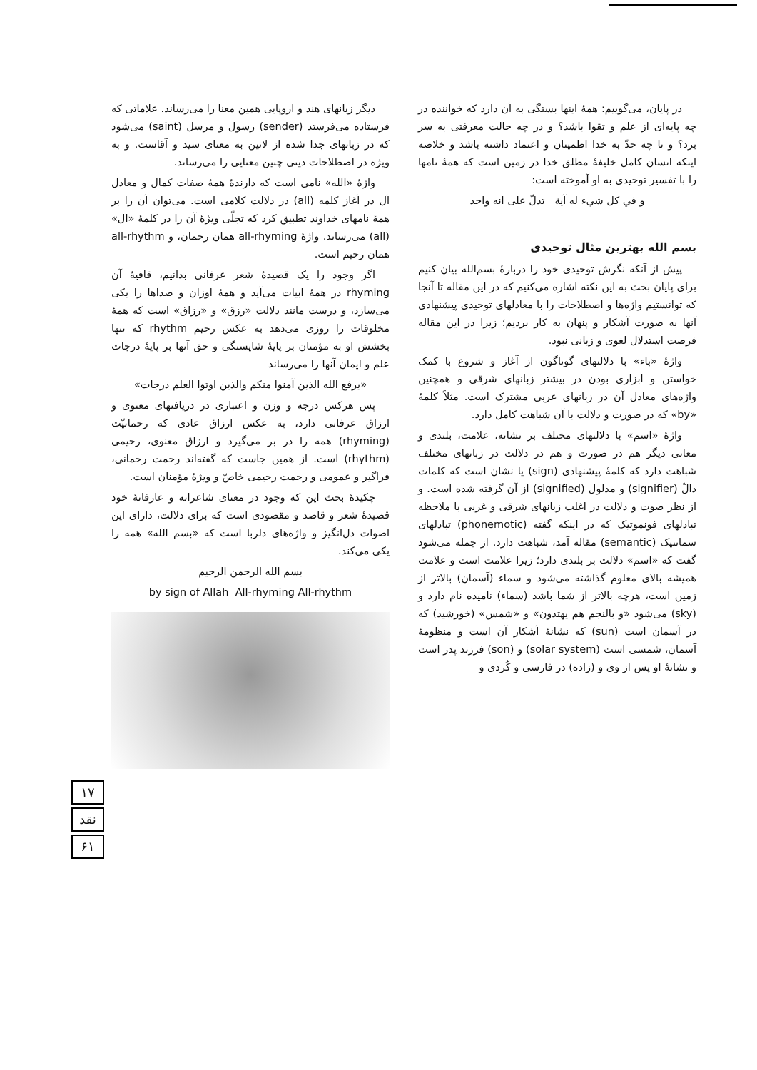در پایان، می‌گوییم: همهٔ اینها بستگی به آن دارد که خواننده در چه پایه‌ای از علم و تقوا باشد؟ و در چه حالت معرفتی به سر برد؟ و تا چه حدّ به خدا اطمینان و اعتماد داشته باشد و خلاصه اینکه انسان کامل خلیفهٔ مطلق خدا در زمین است که همهٔ نامها را با تفسیر توحیدی به او آموخته است:
و في كل شيء له آية تدلّ على انه واحد
بسم الله بهترین مثال توحیدی
پیش از آنکه نگرش توحیدی خود را دربارهٔ بسم‌الله بیان کنیم برای پایان بحث به این نکته اشاره می‌کنیم که در این مقاله تا آنجا که توانستیم واژه‌ها و اصطلاحات را با معادلهای توحیدی پیشنهادی آنها به صورت آشکار و پنهان به کار بردیم؛ زیرا در این مقاله فرصت استدلال لغوی و زبانی نبود.
واژهٔ «باء» با دلالتهای گوناگون از آغاز و شروع با کمک خواستن و ابزاری بودن در بیشتر زبانهای شرقی و همچنین واژه‌های معادل آن در زبانهای عربی مشترک است. مثلاً کلمهٔ «by» که در صورت و دلالت با آن شباهت کامل دارد.
واژهٔ «اسم» با دلالتهای مختلف بر نشانه، علامت، بلندی و معانی دیگر هم در صورت و هم در دلالت در زبانهای مختلف شباهت دارد که کلمهٔ پیشنهادی (sign) یا نشان است که کلمات دالّ (signifier) و مدلول (signified) از آن گرفته شده است. و از نظر صوت و دلالت در اغلب زبانهای شرقی و غربی با ملاحظه تبادلهای فونموتیک که در اینکه گفته (phonemotic) تبادلهای سمانتیک (semantic) مقاله آمد، شباهت دارد. از جمله می‌شود گفت که «اسم» دلالت بر بلندی دارد؛ زیرا علامت است و علامت همیشه بالای معلوم گذاشته می‌شود و سماء (آسمان) بالاتر از زمین است، هرچه بالاتر از شما باشد (سماء) نامیده نام دارد و (sky) می‌شود «و بالنجم هم يهتدون» و «شمس» (خورشید) که در آسمان است (sun) که نشانهٔ آشکار آن است و منظومهٔ آسمان، شمسی است (solar system) و (son) فرزند پدر است و نشانهٔ او پس از وی و (زاده) در فارسی و کُردی و
دیگر زبانهای هند و اروپایی همین معنا را می‌رساند. علاماتی که فرستاده می‌فرستد (sender) رسول و مرسل (saint) می‌شود که در زبانهای جدا شده از لاتین به معنای سید و آقاست. و به ویژه در اصطلاحات دینی چنین معنایی را می‌رساند.
واژهٔ «الله» نامی است که دارندهٔ همهٔ صفات کمال و معادل آل در آغاز کلمه (all) در دلالت کلامی است. می‌توان آن را بر همهٔ نامهای خداوند تطبیق کرد که تجلّی ویژهٔ آن را در کلمهٔ «ال» (all) می‌رساند. واژهٔ all-rhyming همان رحمان، و all-rhythm همان رحیم است.
اگر وجود را یک قصیدهٔ شعر عرفانی بدانیم، قافیهٔ آن rhyming در همهٔ ابیات می‌آید و همهٔ اوزان و صداها را یکی می‌سازد، و درست مانند دلالت «رزق» و «رزاق» است که همهٔ مخلوقات را روزی می‌دهد به عکس رحیم rhythm که تنها بخشش او به مؤمنان بر پایهٔ شایستگی و حق آنها بر پایهٔ درجات علم و ایمان آنها را می‌رساند
«يرفع الله الذين آمنوا منكم والذين اوتوا العلم درجات»
پس هرکس درجه و وزن و اعتباری در دریافتهای معنوی و ارزاق عرفانی دارد، به عکس ارزاق عادی که رحمانیّت (rhyming) همه را در بر می‌گیرد و ارزاق معنوی، رحیمی (rhythm) است. از همین جاست که گفته‌اند رحمت رحمانی، فراگیر و عمومی و رحمت رحیمی خاصّ و ویژهٔ مؤمنان است.
چکیدهٔ بحث این که وجود در معنای شاعرانه و عارفانهٔ خود قصیدهٔ شعر و قاصد و مقصودی است که برای دلالت، دارای این اصوات دل‌انگیز و واژه‌های دلربا است که «بسم الله» همه را یکی می‌کند.
بسم الله الرحمن الرحيم
by sign of Allah All-rhyming All-rhythm
۱۷
نقد
۶۱